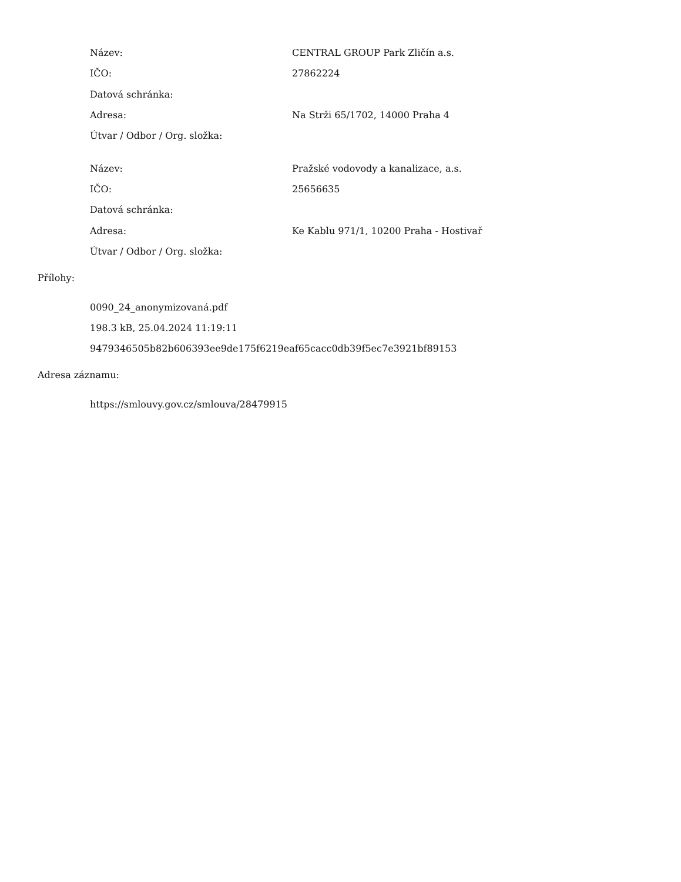| Název: | CENTRAL GROUP Park Zličín a.s. |
| IČO: | 27862224 |
| Datová schránka: | |
| Adresa: | Na Strži 65/1702, 14000 Praha 4 |
| Útvar / Odbor / Org. složka: | |
| Název: | Pražské vodovody a kanalizace, a.s. |
| IČO: | 25656635 |
| Datová schránka: | |
| Adresa: | Ke Kablu 971/1, 10200 Praha - Hostivař |
| Útvar / Odbor / Org. složka: | |
Přílohy:
0090_24_anonymizovaná.pdf
198.3 kB, 25.04.2024 11:19:11
9479346505b82b606393ee9de175f6219eaf65cacc0db39f5ec7e3921bf89153
Adresa záznamu:
https://smlouvy.gov.cz/smlouva/28479915